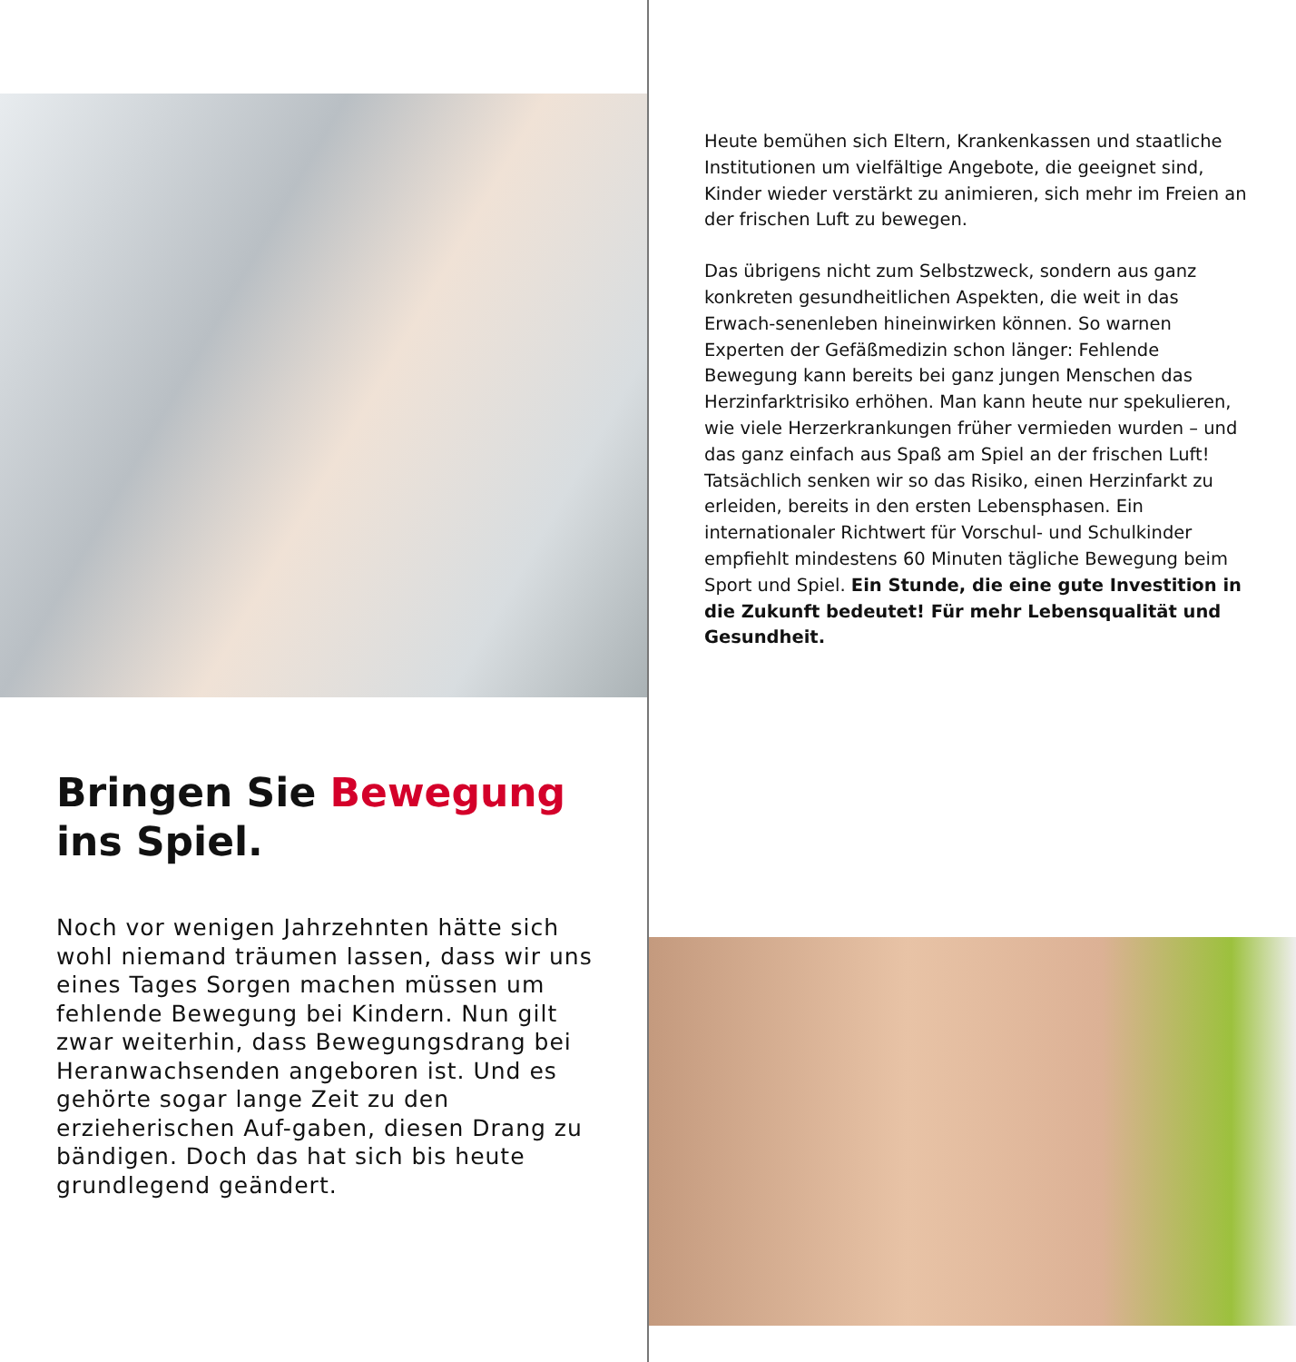Bringen Sie Bewegung
ins Spiel.
Noch vor wenigen Jahrzehnten hätte sich wohl niemand träumen lassen, dass wir uns eines Tages Sorgen machen müssen um fehlende Bewegung bei Kindern. Nun gilt zwar weiterhin, dass Bewegungsdrang bei Heranwachsenden angeboren ist. Und es gehörte sogar lange Zeit zu den erzieherischen Auf-gaben, diesen Drang zu bändigen. Doch das hat sich bis heute grundlegend geändert.
Heute bemühen sich Eltern, Krankenkassen und staatliche Institutionen um vielfältige Angebote, die geeignet sind, Kinder wieder verstärkt zu animieren, sich mehr im Freien an der frischen Luft zu bewegen.
Das übrigens nicht zum Selbstzweck, sondern aus ganz konkreten gesundheitlichen Aspekten, die weit in das Erwach-senenleben hineinwirken können. So warnen Experten der Gefäßmedizin schon länger: Fehlende Bewegung kann bereits bei ganz jungen Menschen das Herzinfarktrisiko erhöhen. Man kann heute nur spekulieren, wie viele Herzerkrankungen früher vermieden wurden – und das ganz einfach aus Spaß am Spiel an der frischen Luft! Tatsächlich senken wir so das Risiko, einen Herzinfarkt zu erleiden, bereits in den ersten Lebensphasen. Ein internationaler Richtwert für Vorschul- und Schulkinder empfiehlt mindestens 60 Minuten tägliche Bewegung beim Sport und Spiel. Ein Stunde, die eine gute Investition in die Zukunft bedeutet! Für mehr Lebensqualität und Gesundheit.